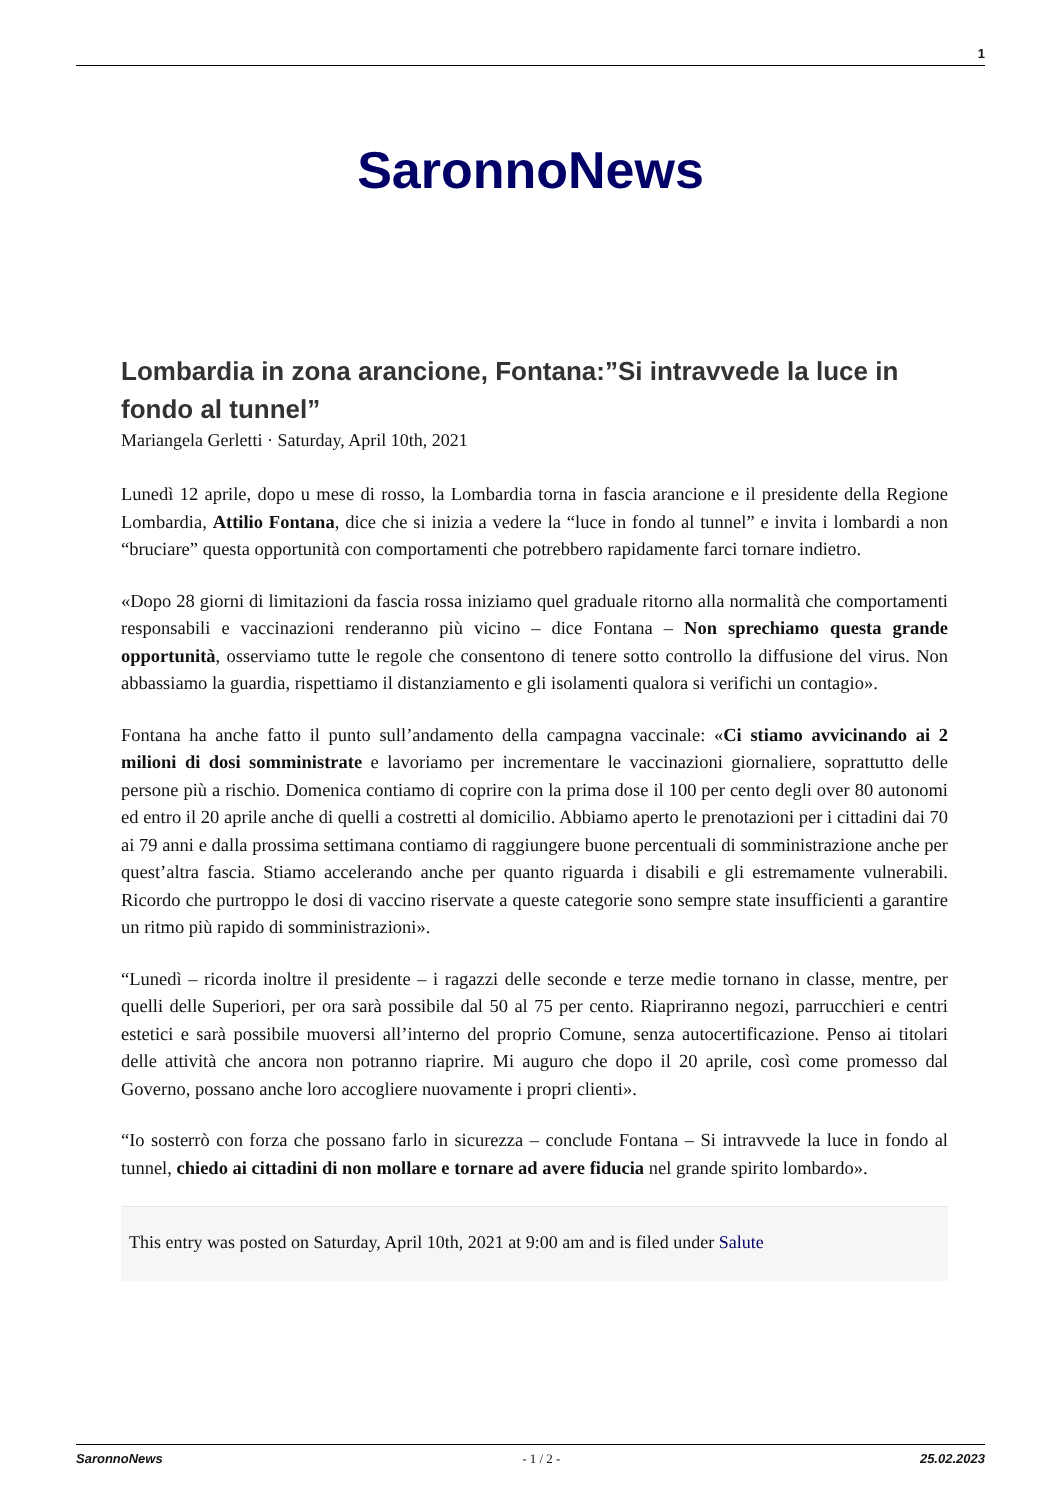1
SaronnoNews
Lombardia in zona arancione, Fontana:”Si intravvede la luce in fondo al tunnel”
Mariangela Gerletti · Saturday, April 10th, 2021
Lunedì 12 aprile, dopo u mese di rosso, la Lombardia torna in fascia arancione e il presidente della Regione Lombardia, Attilio Fontana, dice che si inizia a vedere la “luce in fondo al tunnel” e invita i lombardi a non “bruciare” questa opportunità con comportamenti che potrebbero rapidamente farci tornare indietro.
«Dopo 28 giorni di limitazioni da fascia rossa iniziamo quel graduale ritorno alla normalità che comportamenti responsabili e vaccinazioni renderanno più vicino – dice Fontana – Non sprechiamo questa grande opportunità, osserviamo tutte le regole che consentono di tenere sotto controllo la diffusione del virus. Non abbassiamo la guardia, rispettiamo il distanziamento e gli isolamenti qualora si verifichi un contagio».
Fontana ha anche fatto il punto sull’andamento della campagna vaccinale: «Ci stiamo avvicinando ai 2 milioni di dosi somministrate e lavoriamo per incrementare le vaccinazioni giornaliere, soprattutto delle persone più a rischio. Domenica contiamo di coprire con la prima dose il 100 per cento degli over 80 autonomi ed entro il 20 aprile anche di quelli a costretti al domicilio. Abbiamo aperto le prenotazioni per i cittadini dai 70 ai 79 anni e dalla prossima settimana contiamo di raggiungere buone percentuali di somministrazione anche per quest’altra fascia. Stiamo accelerando anche per quanto riguarda i disabili e gli estremamente vulnerabili. Ricordo che purtroppo le dosi di vaccino riservate a queste categorie sono sempre state insufficienti a garantire un ritmo più rapido di somministrazioni».
“Lunedì – ricorda inoltre il presidente – i ragazzi delle seconde e terze medie tornano in classe, mentre, per quelli delle Superiori, per ora sarà possibile dal 50 al 75 per cento. Riapriranno negozi, parrucchieri e centri estetici e sarà possibile muoversi all’interno del proprio Comune, senza autocertificazione. Penso ai titolari delle attività che ancora non potranno riaprire. Mi auguro che dopo il 20 aprile, così come promesso dal Governo, possano anche loro accogliere nuovamente i propri clienti».
“Io sosterrò con forza che possano farlo in sicurezza – conclude Fontana – Si intravvede la luce in fondo al tunnel, chiedo ai cittadini di non mollare e tornare ad avere fiducia nel grande spirito lombardo».
This entry was posted on Saturday, April 10th, 2021 at 9:00 am and is filed under Salute
SaronnoNews - 1 / 2 - 25.02.2023